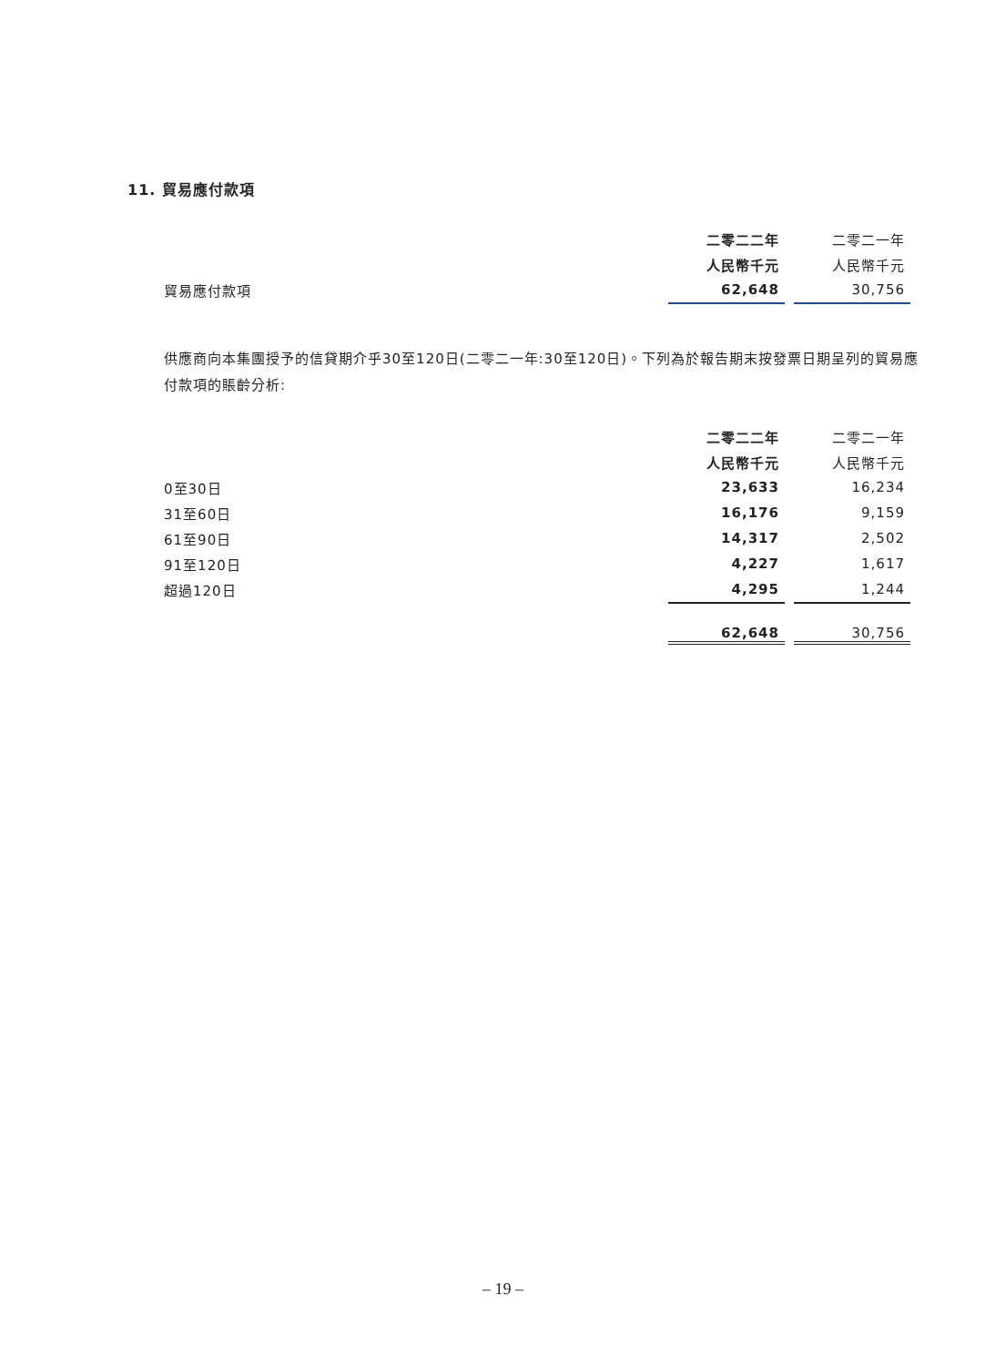11. 貿易應付款項
| | 二零二二年 | | 二零二一年 |
| | 人民幣千元 | | 人民幣千元 |
| 貿易應付款項 | 62,648 | | 30,756 |
供應商向本集團授予的信貸期介乎30至120日(二零二一年:30至120日)。下列為於報告期末按發票日期呈列的貿易應付款項的賬齡分析:
| | 二零二二年 | | 二零二一年 |
| | 人民幣千元 | | 人民幣千元 |
| 0至30日 | 23,633 | | 16,234 |
| 31至60日 | 16,176 | | 9,159 |
| 61至90日 | 14,317 | | 2,502 |
| 91至120日 | 4,227 | | 1,617 |
| 超過120日 | 4,295 | | 1,244 |
| | 62,648 | | 30,756 |
– 19 –